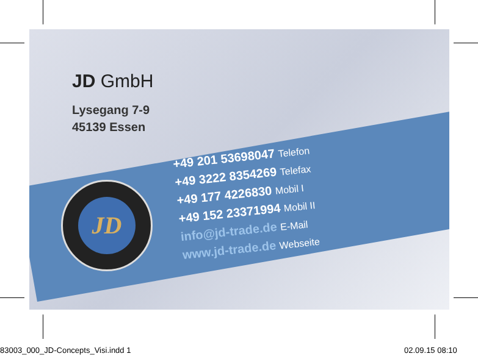JD GmbH
Lysegang 7-9
45139 Essen
JD
+49 201 53698047 Telefon
+49 3222 8354269 Telefax
+49 177 4226830 Mobil I
+49 152 23371994 Mobil II
info@jd-trade.de E-Mail
www.jd-trade.de Webseite
83003_000_JD-Concepts_Visi.indd 1
02.09.15 08:10